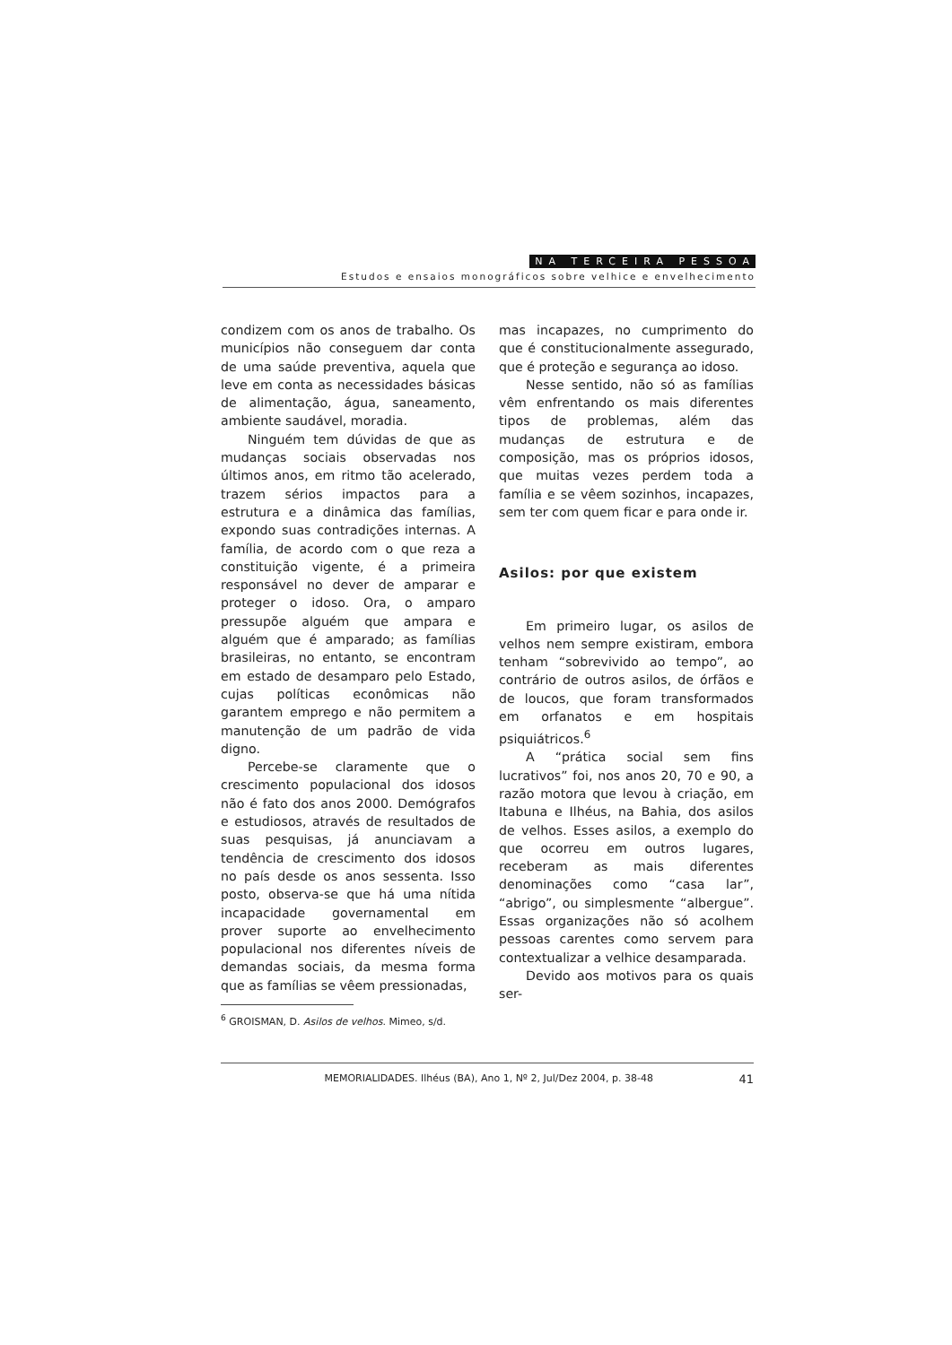NA TERCEIRA PESSOA
Estudos e ensaios monográficos sobre velhice e envelhecimento
condizem com os anos de trabalho. Os municípios não conseguem dar conta de uma saúde preventiva, aquela que leve em conta as necessidades básicas de alimentação, água, saneamento, ambiente saudável, moradia.
Ninguém tem dúvidas de que as mudanças sociais observadas nos últimos anos, em ritmo tão acelerado, trazem sérios impactos para a estrutura e a dinâmica das famílias, expondo suas contradições internas. A família, de acordo com o que reza a constituição vigente, é a primeira responsável no dever de amparar e proteger o idoso. Ora, o amparo pressupõe alguém que ampara e alguém que é amparado; as famílias brasileiras, no entanto, se encontram em estado de desamparo pelo Estado, cujas políticas econômicas não garantem emprego e não permitem a manutenção de um padrão de vida digno.
Percebe-se claramente que o crescimento populacional dos idosos não é fato dos anos 2000. Demógrafos e estudiosos, através de resultados de suas pesquisas, já anunciavam a tendência de crescimento dos idosos no país desde os anos sessenta. Isso posto, observa-se que há uma nítida incapacidade governamental em prover suporte ao envelhecimento populacional nos diferentes níveis de demandas sociais, da mesma forma que as famílias se vêem pressionadas,
mas incapazes, no cumprimento do que é constitucionalmente assegurado, que é proteção e segurança ao idoso.
Nesse sentido, não só as famílias vêm enfrentando os mais diferentes tipos de problemas, além das mudanças de estrutura e de composição, mas os próprios idosos, que muitas vezes perdem toda a família e se vêem sozinhos, incapazes, sem ter com quem ficar e para onde ir.
Asilos: por que existem
Em primeiro lugar, os asilos de velhos nem sempre existiram, embora tenham “sobrevivido ao tempo”, ao contrário de outros asilos, de órfãos e de loucos, que foram transformados em orfanatos e em hospitais psiquiátricos.<sup>6</sup>
A “prática social sem fins lucrativos” foi, nos anos 20, 70 e 90, a razão motora que levou à criação, em Itabuna e Ilhéus, na Bahia, dos asilos de velhos. Esses asilos, a exemplo do que ocorreu em outros lugares, receberam as mais diferentes denominações como “casa lar”, “abrigo”, ou simplesmente “albergue”. Essas organizações não só acolhem pessoas carentes como servem para contextualizar a velhice desamparada.
Devido aos motivos para os quais ser-
<sup>6</sup> GROISMAN, D. Asilos de velhos. Mimeo, s/d.
MEMORIALIDADES. Ilhéus (BA), Ano 1, Nº 2, Jul/Dez 2004, p. 38-48 41